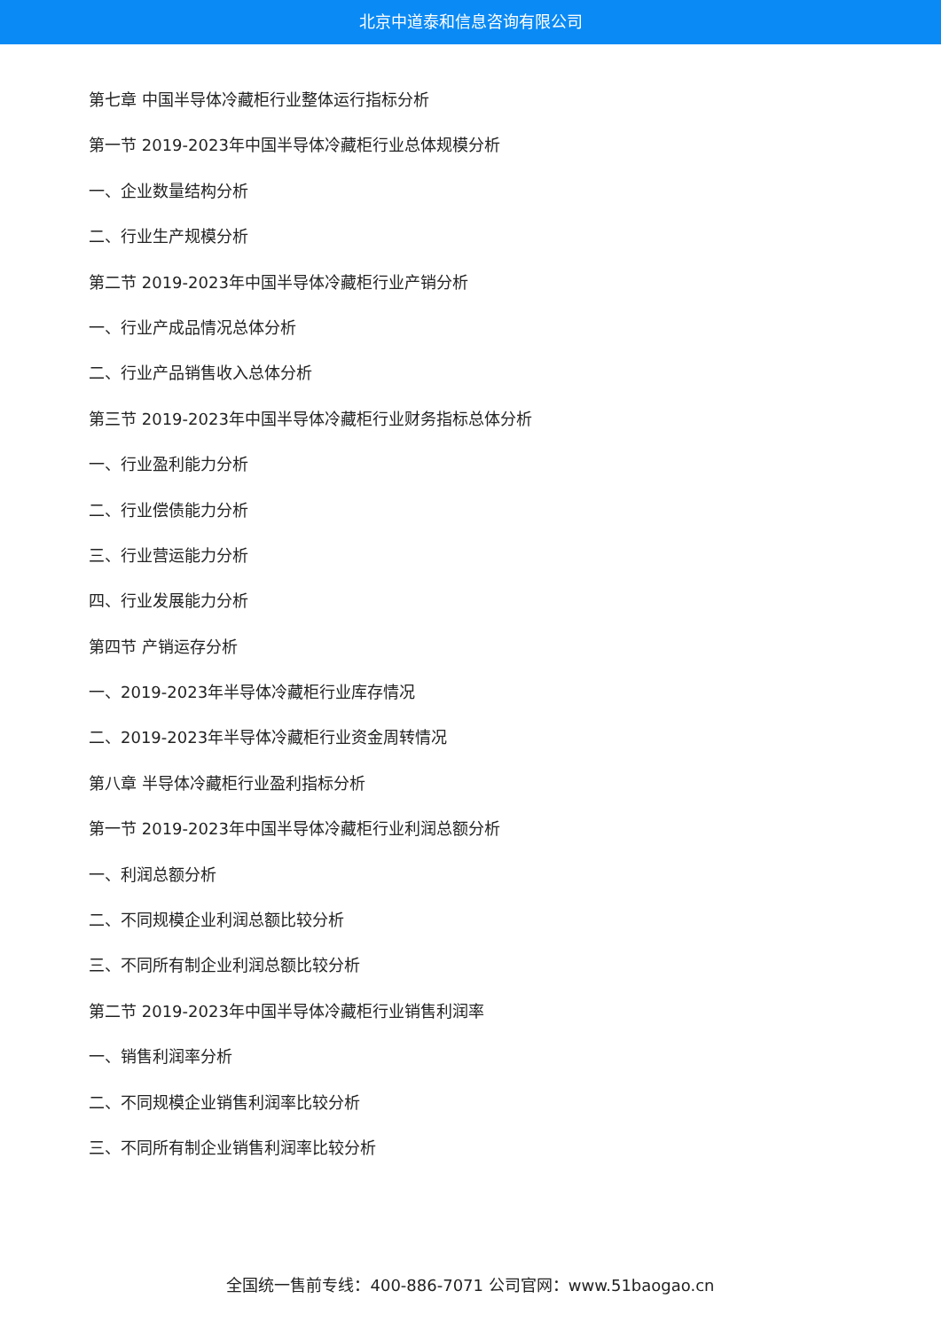北京中道泰和信息咨询有限公司
第七章 中国半导体冷藏柜行业整体运行指标分析
第一节 2019-2023年中国半导体冷藏柜行业总体规模分析
一、企业数量结构分析
二、行业生产规模分析
第二节 2019-2023年中国半导体冷藏柜行业产销分析
一、行业产成品情况总体分析
二、行业产品销售收入总体分析
第三节 2019-2023年中国半导体冷藏柜行业财务指标总体分析
一、行业盈利能力分析
二、行业偿债能力分析
三、行业营运能力分析
四、行业发展能力分析
第四节 产销运存分析
一、2019-2023年半导体冷藏柜行业库存情况
二、2019-2023年半导体冷藏柜行业资金周转情况
第八章 半导体冷藏柜行业盈利指标分析
第一节 2019-2023年中国半导体冷藏柜行业利润总额分析
一、利润总额分析
二、不同规模企业利润总额比较分析
三、不同所有制企业利润总额比较分析
第二节 2019-2023年中国半导体冷藏柜行业销售利润率
一、销售利润率分析
二、不同规模企业销售利润率比较分析
三、不同所有制企业销售利润率比较分析
全国统一售前专线：400-886-7071 公司官网：www.51baogao.cn